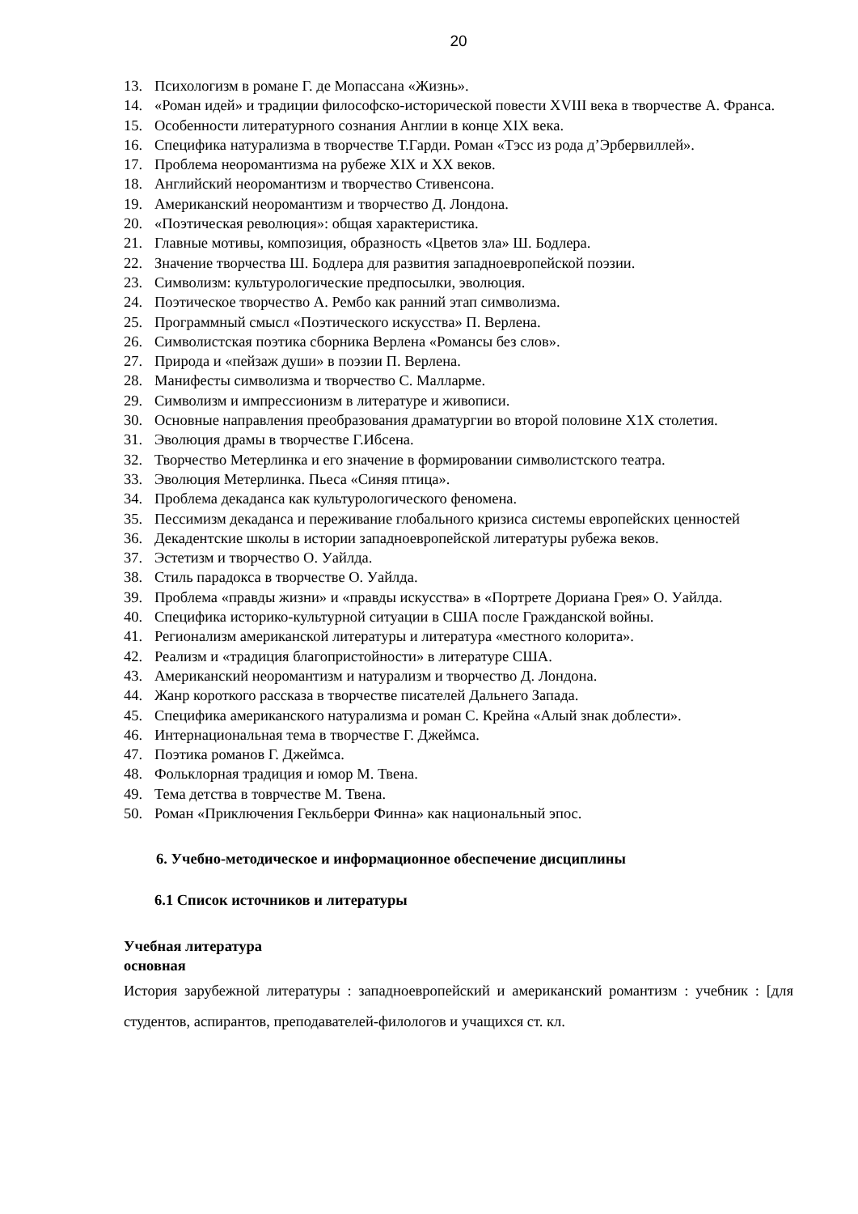20
13. Психологизм в романе Г. де Мопассана «Жизнь».
14. «Роман идей» и традиции философско-исторической повести XVIII века в творчестве А. Франса.
15. Особенности литературного сознания Англии в конце XIX века.
16. Специфика натурализма в творчестве Т.Гарди. Роман «Тэсс из рода д’Эрбервиллей».
17. Проблема неоромантизма на рубеже XIX и XX веков.
18. Английский неоромантизм и творчество Стивенсона.
19. Американский неоромантизм и творчество Д. Лондона.
20. «Поэтическая революция»: общая характеристика.
21. Главные мотивы, композиция, образность «Цветов зла» Ш. Бодлера.
22. Значение творчества Ш. Бодлера для развития западноевропейской поэзии.
23. Символизм: культурологические предпосылки, эволюция.
24. Поэтическое творчество А. Рембо как ранний этап символизма.
25. Программный смысл «Поэтического искусства» П. Верлена.
26. Символистская поэтика сборника Верлена «Романсы без слов».
27. Природа и «пейзаж души» в поэзии П. Верлена.
28. Манифесты символизма и творчество С. Малларме.
29. Символизм и импрессионизм в литературе и живописи.
30. Основные направления преобразования драматургии во второй половине X1X столетия.
31. Эволюция драмы в творчестве Г.Ибсена.
32. Творчество Метерлинка и его значение в формировании символистского театра.
33. Эволюция Метерлинка. Пьеса «Синяя птица».
34. Проблема декаданса как культурологического феномена.
35. Пессимизм декаданса и переживание глобального кризиса системы европейских ценностей
36. Декадентские школы в истории западноевропейской литературы рубежа веков.
37. Эстетизм и творчество О. Уайлда.
38. Стиль парадокса в творчестве О. Уайлда.
39. Проблема «правды жизни» и «правды искусства» в «Портрете Дориана Грея» О. Уайлда.
40. Специфика историко-культурной ситуации в США после Гражданской войны.
41. Регионализм американской литературы и литература «местного колорита».
42. Реализм и «традиция благопристойности» в литературе США.
43. Американский неоромантизм и натурализм и творчество Д. Лондона.
44. Жанр короткого рассказа в творчестве писателей Дальнего Запада.
45. Специфика американского натурализма и роман С. Крейна «Алый знак доблести».
46. Интернациональная тема в творчестве Г. Джеймса.
47. Поэтика романов Г. Джеймса.
48. Фольклорная традиция и юмор М. Твена.
49. Тема детства в товрчестве М. Твена.
50. Роман «Приключения Гекльберри Финна» как национальный эпос.
6. Учебно-методическое и информационное обеспечение дисциплины
6.1 Список источников и литературы
Учебная литература
основная
История зарубежной литературы : западноевропейский и американский романтизм : учебник : [для студентов, аспирантов, преподавателей-филологов и учащихся ст. кл.